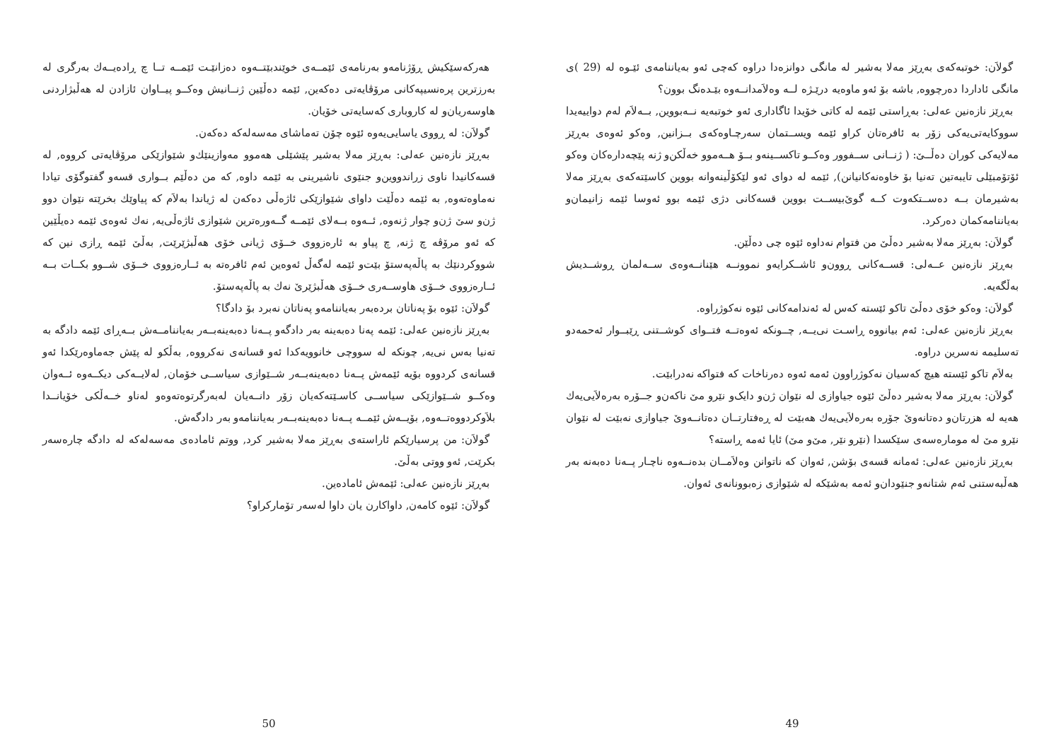گولاَن: خوتبەکەی بەڕێز مەلا بەشیر لە مانگی دوانزەدا دراوە کەچی ئەو بەیاننامەی ئێـوە لە (29 )ی مانگی ئاداردا دەرچووە, باشە بۆ ئەو ماوەیە درێـژە لــە وەلاَمدانــەوە بێـدەنگ بوون؟
بەڕێز نازەنین عەلی: بەڕاستی ئێمە لە کاتی خۆیدا ئاگاداری ئەو خوتبەیە نــەبووین, بــەلاَم لەم دواییەیدا سووکایەتی‌یەکی زۆر بە ئافرەتان کراو ئێمە ویســتمان سەرچـاوەکەی بــزانین, وەکو ئەوەی بەڕێز مەلایەکی کوران دەڵــێ: ( ژنــانی ســفوور وەکــو تاکســینەو بــۆ هــەموو خەڵکن‌و ژنە پێچەدارەکان وەکو ئۆتۆمبێلی تایبەتین تەنیا بۆ خاوەنەکانیانن), ئێمە لە دوای ئەو لێکۆڵینەوانە بووین کاسێتەکەی بەڕێز مەلا بەشیرمان بــە دەســتکەوت کــە گوێ‌بیســت بووین قسەکانی دژی ئێمە بوو ئەوسا ئێمە زانیمان‌و بەیاننامەکمان دەرکرد.
گولاَن: بەڕێز مەلا بەشیر دەڵێ من فتوام نەداوە ئێوە چی دەڵێن.
بەڕێز نازەنین عــەلی: قســەکانی ڕوون‌و ئاشــکرایەو نموونــە هێنانــەوەی ســەلمان ڕوشــدیش بەڵگەیە.
گولاَن: وەکو خۆی دەڵێ تاکو ئێستە کەس لە ئەندامەکانی ئێوە نەکوژراوە.
بەڕێز نازەنین عەلی: ئەم بیانووە ڕاسـت نی‌یــە, چــونکە ئەوەتــە فتــوای کوشــتنی ڕێبــوار ئەحمەدو تەسلیمە نەسرین دراوە.
بەلاَم تاکو ئێستە هیچ کەسیان نەکوژراوون ئەمە ئەوە دەرناخات کە فتواکە نەدرابێت.
گولاَن: بەڕێز مەلا بەشیر دەڵێ ئێوە جیاوازی لە نێوان ژن‌و دایک‌و نێرو مێ ناکەن‌و جــۆرە بەرەلاَیی‌یەك هەیە لە هزرتان‌و دەتانەوێ جۆرە بەرەلاَیی‌یەك هەبێت لە ڕەفتارتــان دەتانــەوێ جیاوازی نەبێت لە نێوان نێرو مێ لە مومارەسەی سێکسدا (نێرو نێر, مێ‌و مێ) ئایا ئەمە ڕاستە؟
بەڕێز نازەنین عەلی: ئەمانە قسەی بۆشن, ئەوان کە ناتوانن وەلاَمــان بدەنــەوە ناچـار پــەنا دەبەنە بەر هەڵبەستنی ئەم شتانەو جنێودان‌و ئەمە بەشێکە لە شێوازی زەبوونانەی ئەوان.
49
هەرکەسێکیش ڕۆژنامەو بەرنامەی ئێمــەی خوێندبێتــەوە دەزانێـت ئێمــە تــا چ ڕادەیــەك بەرگری لە بەرزترین پرەنسیپەکانی مرۆڤایەتی دەکەین, ئێمە دەڵێین ژنــانیش وەکــو پیــاوان ئازادن لە هەڵبژاردنی هاوسەریان‌و لە کاروباری کەسایەتی خۆیان.
گولاَن: لە ڕووی یاسایی‌یەوە ئێوە چۆن تەماشای مەسەلەکە دەکەن.
بەڕێز نازەنین عەلی: بەڕێز مەلا بەشیر پێشێلی هەموو مەوازینێك‌و شێوازێکی مرۆڤایەتی کرووە, لە قسەکانیدا ناوی زراندووین‌و جنێوی ناشیرینی بە ئێمە داوە, کە من دەڵێم بــواری قسەو گفتوگۆی تیادا نەماوەتەوە, بە ئێمە دەڵێت داوای شێوازێکی ئاژەڵی دەکەن لە ژیاندا بەلاَم کە پیاوێك بخرێتە نێوان دوو ژن‌و سێ ژن‌و چوار ژنەوە, ئــەوە بــەلای ئێمــە گــەورەترین شێوازی ئاژەڵی‌یە, نەك ئەوەی ئێمە دەیڵێین کە ئەو مرۆڤە چ ژنە, چ پیاو بە ئارەزووی خــۆی ژیانی خۆی هەڵبژێرێت, بەڵێ ئێمە ڕازی نین کە شووکردنێك بە پاڵەپەستۆ بێت‌و ئێمە لەگەڵ ئەوەین ئەم ئافرەتە بە ئــارەزووی خــۆی شــوو بکــات بــە ئــارەزووی خــۆی هاوســەری خــۆی هەڵبژێرێ نەك بە پاڵەپەستۆ.
گولاَن: ئێوە بۆ پەناتان بردەبەر بەیاننامەو پەناتان نەبرد بۆ دادگا؟
بەڕێز نازەنین عەلی: ئێمە پەنا دەبەینە بەر دادگەو پــەنا دەبەینەبــەر بەیاننامــەش بــەڕای ئێمە دادگە بە تەنیا بەس نی‌یە, چونکە لە سووچی خانوویەکدا ئەو قسانەی نەکرووە, بەڵکو لە پێش جەماوەرێکدا ئەو قسانەی کردووە بۆیە ئێمەش پــەنا دەبەینەبــەر شــێوازی سیاســی خۆمان, لەلایــەکی دیکــەوە ئــەوان وەکــو شــێوازێکی سیاســی کاسـێتەکەیان زۆر دانــەیان لەبەرگرتوەتەوەو لەناو خــەڵکی خۆیانــدا بلاَوکردووەتــەوە, بۆیــەش ئێمــە پــەنا دەبەینەبــەر بەیاننامەو بەر دادگەش.
گولاَن: من پرسیارێکم ئاراستەی بەڕێز مەلا بەشیر کرد, ووتم ئامادەی مەسەلەکە لە دادگە چارەسەر بکرێت, ئەو ووتی بەڵێ.
بەڕێز نازەنین عەلی: ئێمەش ئامادەین.
گولاَن: ئێوە کامەن, داواکارن یان داوا لەسەر تۆمارکراو؟
50